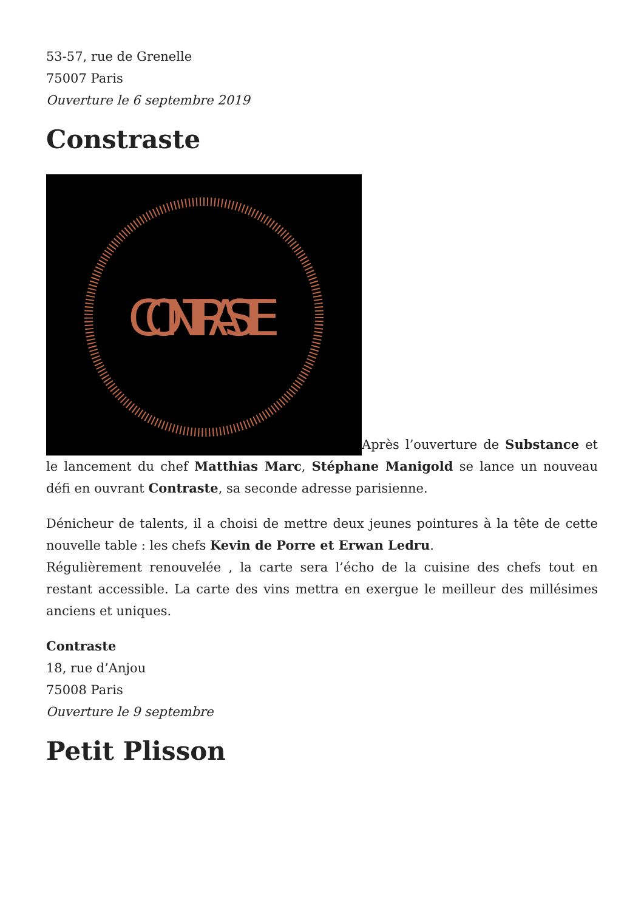53-57, rue de Grenelle
75007 Paris
Ouverture le 6 septembre 2019
Constraste
CONTRASTE
Après l’ouverture de Substance et le lancement du chef Matthias Marc, Stéphane Manigold se lance un nouveau défi en ouvrant Contraste, sa seconde adresse parisienne.
Dénicheur de talents, il a choisi de mettre deux jeunes pointures à la tête de cette nouvelle table : les chefs Kevin de Porre et Erwan Ledru.
Régulièrement renouvelée , la carte sera l’écho de la cuisine des chefs tout en restant accessible. La carte des vins mettra en exergue le meilleur des millésimes anciens et uniques.
Contraste
18, rue d’Anjou
75008 Paris
Ouverture le 9 septembre
Petit Plisson